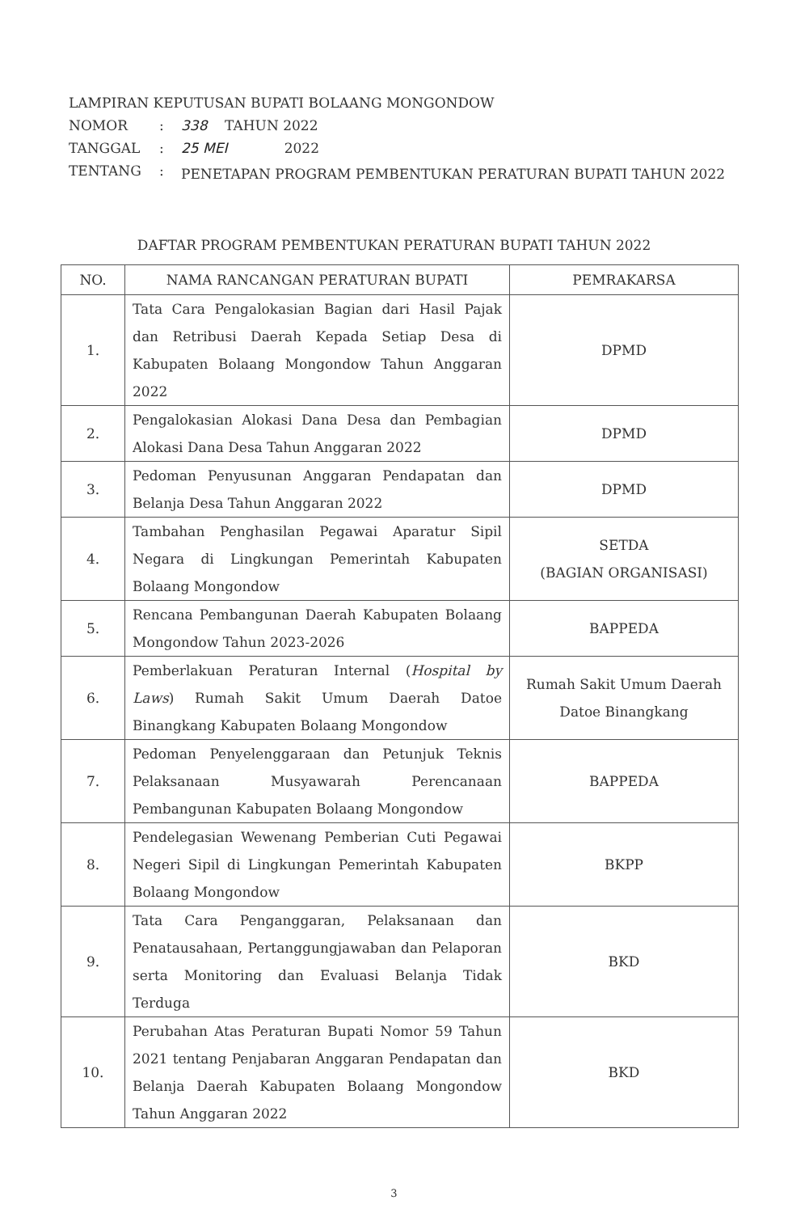| LAMPIRAN KEPUTUSAN BUPATI BOLAANG MONGONDOW | | |
| NOMOR | : | 338 TAHUN 2022 |
| TANGGAL | : | 25 MEI 2022 |
| TENTANG | : | PENETAPAN PROGRAM PEMBENTUKAN PERATURAN BUPATI TAHUN 2022 |
DAFTAR PROGRAM PEMBENTUKAN PERATURAN BUPATI TAHUN 2022
| NO. | NAMA RANCANGAN PERATURAN BUPATI | PEMRAKARSA |
| --- | --- | --- |
| 1. | Tata Cara Pengalokasian Bagian dari Hasil Pajak dan Retribusi Daerah Kepada Setiap Desa di Kabupaten Bolaang Mongondow Tahun Anggaran 2022 | DPMD |
| 2. | Pengalokasian Alokasi Dana Desa dan Pembagian Alokasi Dana Desa Tahun Anggaran 2022 | DPMD |
| 3. | Pedoman Penyusunan Anggaran Pendapatan dan Belanja Desa Tahun Anggaran 2022 | DPMD |
| 4. | Tambahan Penghasilan Pegawai Aparatur Sipil Negara di Lingkungan Pemerintah Kabupaten Bolaang Mongondow | SETDA (BAGIAN ORGANISASI) |
| 5. | Rencana Pembangunan Daerah Kabupaten Bolaang Mongondow Tahun 2023-2026 | BAPPEDA |
| 6. | Pemberlakuan Peraturan Internal ( Hospital by Laws ) Rumah Sakit Umum Daerah Datoe Binangkang Kabupaten Bolaang Mongondow | Rumah Sakit Umum Daerah Datoe Binangkang |
| 7. | Pedoman Penyelenggaraan dan Petunjuk Teknis Pelaksanaan Musyawarah Perencanaan Pembangunan Kabupaten Bolaang Mongondow | BAPPEDA |
| 8. | Pendelegasian Wewenang Pemberian Cuti Pegawai Negeri Sipil di Lingkungan Pemerintah Kabupaten Bolaang Mongondow | BKPP |
| 9. | Tata Cara Penganggaran, Pelaksanaan dan Penatausahaan, Pertanggungjawaban dan Pelaporan serta Monitoring dan Evaluasi Belanja Tidak Terduga | BKD |
| 10. | Perubahan Atas Peraturan Bupati Nomor 59 Tahun 2021 tentang Penjabaran Anggaran Pendapatan dan Belanja Daerah Kabupaten Bolaang Mongondow Tahun Anggaran 2022 | BKD |
3